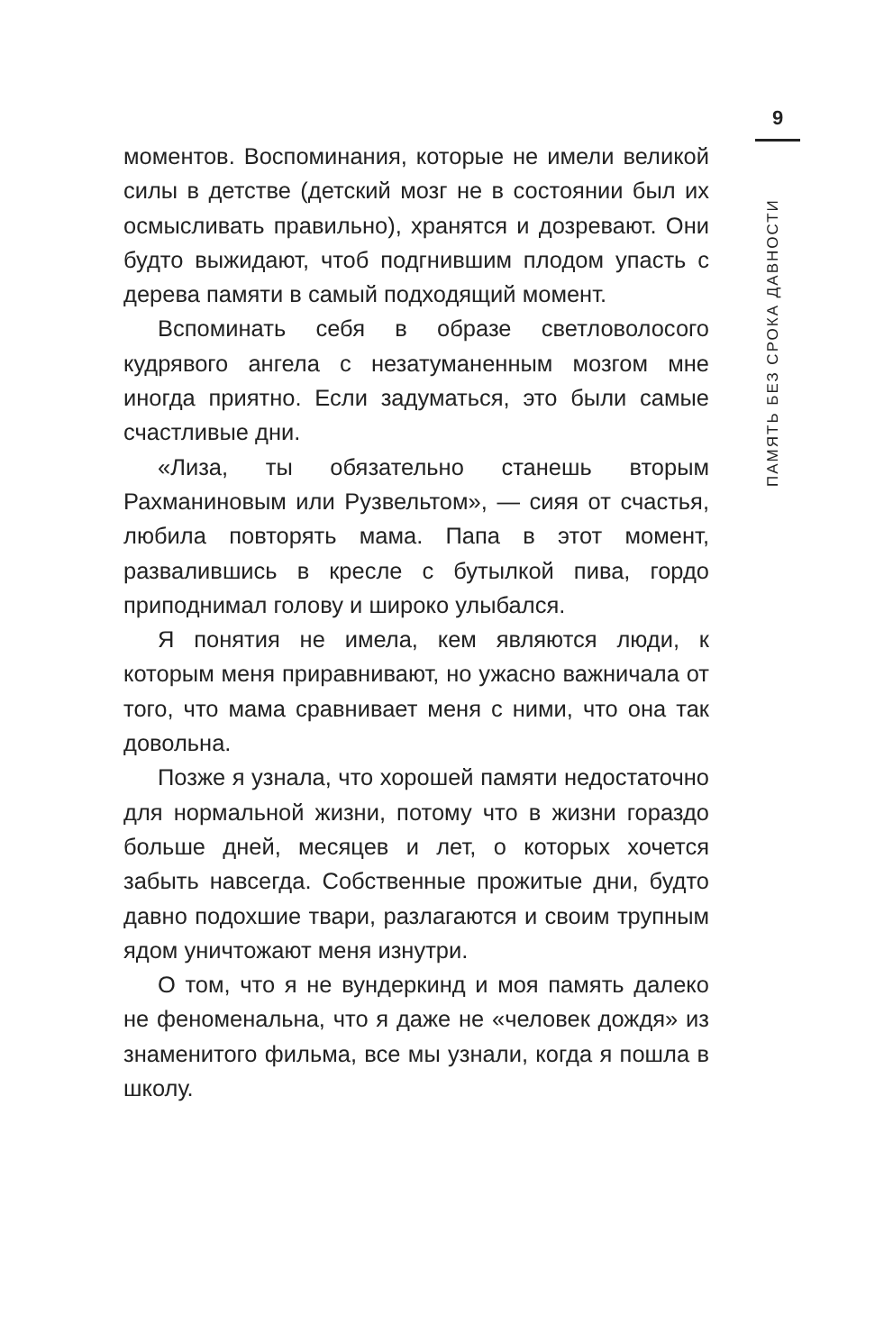9
ПАМЯТЬ БЕЗ СРОКА ДАВНОСТИ
моментов. Воспоминания, которые не имели великой силы в детстве (детский мозг не в состоянии был их осмысливать правильно), хранятся и дозревают. Они будто выжидают, чтоб подгнившим плодом упасть с дерева памяти в самый подходящий момент.
Вспоминать себя в образе светловолосого кудрявого ангела с незатуманенным мозгом мне иногда приятно. Если задуматься, это были самые счастливые дни.
«Лиза, ты обязательно станешь вторым Рахманиновым или Рузвельтом», — сияя от счастья, любила повторять мама. Папа в этот момент, развалившись в кресле с бутылкой пива, гордо приподнимал голову и широко улыбался.
Я понятия не имела, кем являются люди, к которым меня приравнивают, но ужасно важничала от того, что мама сравнивает меня с ними, что она так довольна.
Позже я узнала, что хорошей памяти недостаточно для нормальной жизни, потому что в жизни гораздо больше дней, месяцев и лет, о которых хочется забыть навсегда. Собственные прожитые дни, будто давно подохшие твари, разлагаются и своим трупным ядом уничтожают меня изнутри.
О том, что я не вундеркинд и моя память далеко не феноменальна, что я даже не «человек дождя» из знаменитого фильма, все мы узнали, когда я пошла в школу.